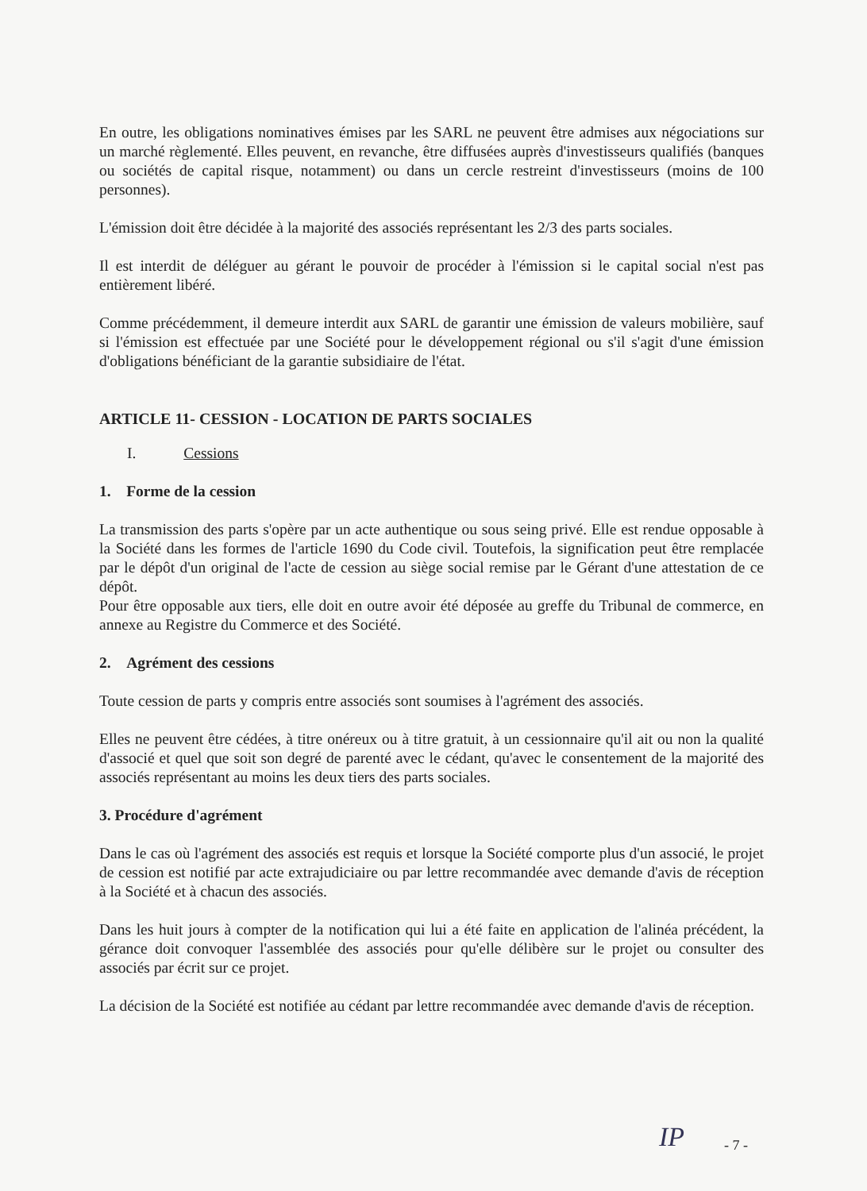En outre, les obligations nominatives émises par les SARL ne peuvent être admises aux négociations sur un marché règlementé. Elles peuvent, en revanche, être diffusées auprès d'investisseurs qualifiés (banques ou sociétés de capital risque, notamment) ou dans un cercle restreint d'investisseurs (moins de 100 personnes).
L'émission doit être décidée à la majorité des associés représentant les 2/3 des parts sociales.
Il est interdit de déléguer au gérant le pouvoir de procéder à l'émission si le capital social n'est pas entièrement libéré.
Comme précédemment, il demeure interdit aux SARL de garantir une émission de valeurs mobilière, sauf si l'émission est effectuée par une Société pour le développement régional ou s'il s'agit d'une émission d'obligations bénéficiant de la garantie subsidiaire de l'état.
ARTICLE 11- CESSION - LOCATION DE PARTS SOCIALES
I. Cessions
1. Forme de la cession
La transmission des parts s'opère par un acte authentique ou sous seing privé. Elle est rendue opposable à la Société dans les formes de l'article 1690 du Code civil. Toutefois, la signification peut être remplacée par le dépôt d'un original de l'acte de cession au siège social remise par le Gérant d'une attestation de ce dépôt.
Pour être opposable aux tiers, elle doit en outre avoir été déposée au greffe du Tribunal de commerce, en annexe au Registre du Commerce et des Société.
2. Agrément des cessions
Toute cession de parts y compris entre associés sont soumises à l'agrément des associés.
Elles ne peuvent être cédées, à titre onéreux ou à titre gratuit, à un cessionnaire qu'il ait ou non la qualité d'associé et quel que soit son degré de parenté avec le cédant, qu'avec le consentement de la majorité des associés représentant au moins les deux tiers des parts sociales.
3. Procédure d'agrément
Dans le cas où l'agrément des associés est requis et lorsque la Société comporte plus d'un associé, le projet de cession est notifié par acte extrajudiciaire ou par lettre recommandée avec demande d'avis de réception à la Société et à chacun des associés.
Dans les huit jours à compter de la notification qui lui a été faite en application de l'alinéa précédent, la gérance doit convoquer l'assemblée des associés pour qu'elle délibère sur le projet ou consulter des associés par écrit sur ce projet.
La décision de la Société est notifiée au cédant par lettre recommandée avec demande d'avis de réception.
IP - 7 -